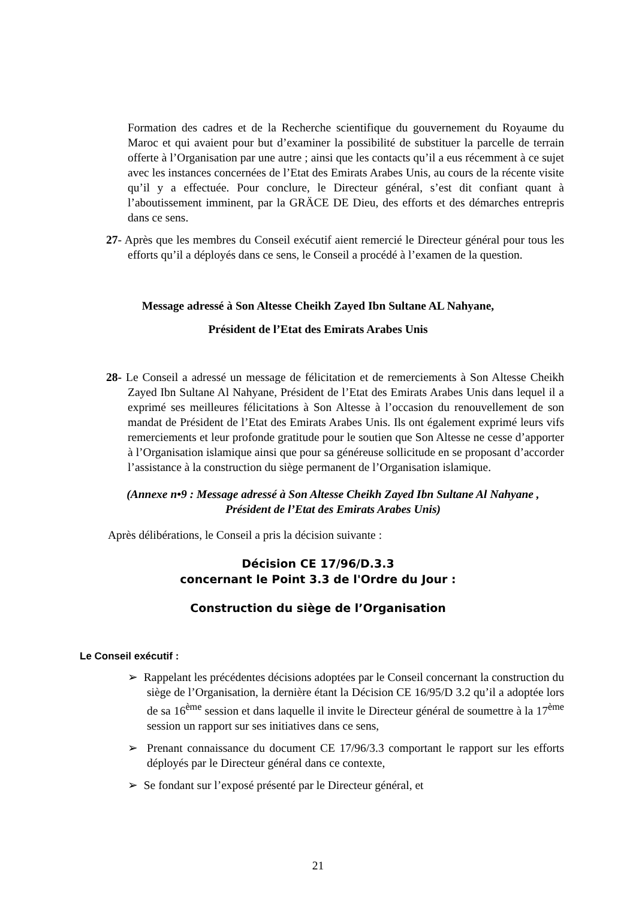Formation des cadres et de la Recherche scientifique du gouvernement du Royaume du Maroc et qui avaient pour but d’examiner la possibilité de substituer la parcelle de terrain offerte à l’Organisation par une autre ; ainsi que les contacts qu’il a eus récemment à ce sujet avec les instances concernées de l’Etat des Emirats Arabes Unis, au cours de la récente visite qu’il y a effectuée. Pour conclure, le Directeur général, s’est dit confiant quant à l’aboutissement imminent, par la GRÄCE DE Dieu, des efforts et des démarches entrepris dans ce sens.
27- Après que les membres du Conseil exécutif aient remercié le Directeur général pour tous les efforts qu’il a déployés dans ce sens, le Conseil a procédé à l’examen de la question.
Message adressé à Son Altesse Cheikh Zayed Ibn Sultane AL Nahyane,
Président de l’Etat des Emirats Arabes Unis
28- Le Conseil a adressé un message de félicitation et de remerciements à Son Altesse Cheikh Zayed Ibn Sultane Al Nahyane, Président de l’Etat des Emirats Arabes Unis dans lequel il a exprimé ses meilleures félicitations à Son Altesse à l’occasion du renouvellement de son mandat de Président de l’Etat des Emirats Arabes Unis. Ils ont également exprimé leurs vifs remerciements et leur profonde gratitude pour le soutien que Son Altesse ne cesse d’apporter à l’Organisation islamique ainsi que pour sa généreuse sollicitude en se proposant d’accorder l’assistance à la construction du siège permanent de l’Organisation islamique.
(Annexe n•9 : Message adressé à Son Altesse Cheikh Zayed Ibn Sultane Al Nahyane , Président de l’Etat des Emirats Arabes Unis)
Après délibérations, le Conseil a pris la décision suivante :
Décision CE 17/96/D.3.3
concernant le Point 3.3 de l'Ordre du Jour :
Construction du siège de l’Organisation
Le Conseil exécutif :
➢ Rappelant les précédentes décisions adoptées par le Conseil concernant la construction du siège de l’Organisation, la dernière étant la Décision CE 16/95/D 3.2 qu’il a adoptée lors de sa 16<sup>ème</sup> session et dans laquelle il invite le Directeur général de soumettre à la 17<sup>ème</sup> session un rapport sur ses initiatives dans ce sens,
➢ Prenant connaissance du document CE 17/96/3.3 comportant le rapport sur les efforts déployés par le Directeur général dans ce contexte,
➢ Se fondant sur l’exposé présenté par le Directeur général, et
21